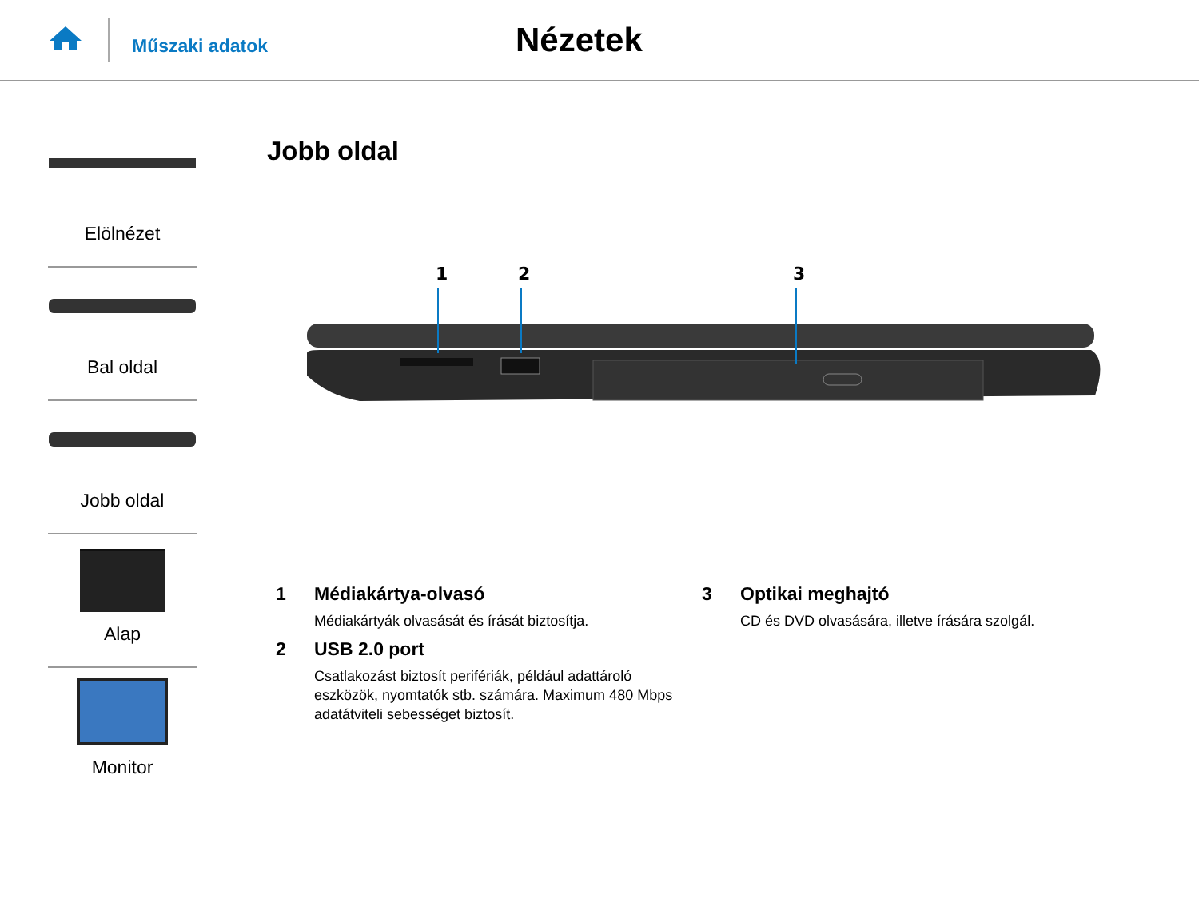Műszaki adatok
Nézetek
Elölnézet
Bal oldal
Jobb oldal
Alap
Monitor
Jobb oldal
1
2
3
1 Médiakártya-olvasó
Médiakártyák olvasását és írását biztosítja.
2 USB 2.0 port
Csatlakozást biztosít perifériák, például adattároló eszközök, nyomtatók stb. számára. Maximum 480 Mbps adatátviteli sebességet biztosít.
3 Optikai meghajtó
CD és DVD olvasására, illetve írására szolgál.